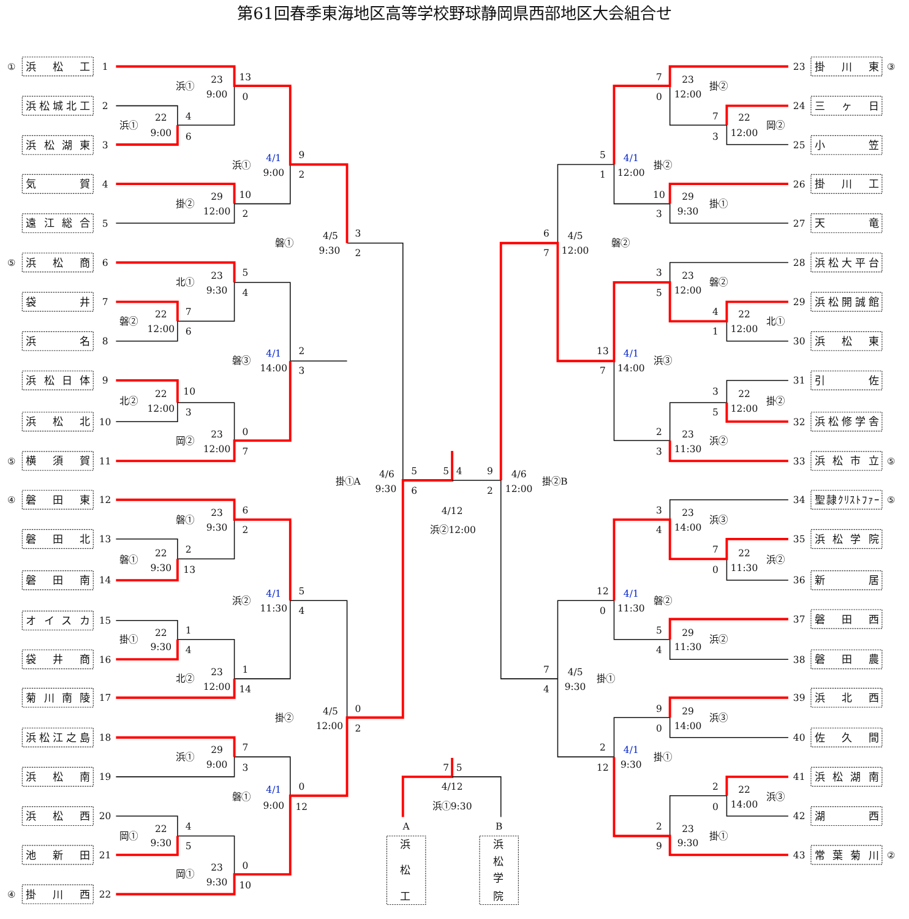第61回春季東海地区高等学校野球静岡県西部地区大会組合せ
①
浜　松　工
1
浜松城北工
2
浜松湖東
3
気　　　賀
4
遠江総合
5
⑤
浜　松　商
6
袋　　　井
7
浜　　　名
8
浜松日体
9
浜　松　北
10
⑤
横　須　賀
11
④
磐　田　東
12
磐　田　北
13
磐　田　南
14
オイスカ
15
袋　井　商
16
菊川南陵
17
浜松江之島
18
浜　松　南
19
浜　松　西
20
池　新　田
21
④
掛　川　西
22
浜①
22
9:00
4
6
浜①
23
9:00
13
0
掛②
29
12:00
10
2
浜①
4/1
9:00
9
2
磐①
4/5
9:30
3
2
北①
23
9:30
5
4
磐②
22
12:00
7
6
北②
22
12:00
10
3
岡②
23
12:00
0
7
磐③
4/1
14:00
2
3
掛①A
4/6
9:30
5
6
磐①
23
9:30
6
2
磐①
22
9:30
2
13
浜②
4/1
11:30
5
4
掛①
22
9:30
1
4
北②
23
12:00
1
14
掛②
4/5
12:00
0
2
浜①
29
9:00
7
3
磐①
4/1
9:00
0
12
岡①
22
9:30
4
5
岡①
23
9:30
0
10
5
4
4/12
浜②12:00
9
2
4/6
12:00
掛②B
7
0
23
12:00
掛②
7
3
22
12:00
岡②
5
1
4/1
12:00
掛②
10
3
29
9:30
掛①
6
7
4/5
12:00
磐②
3
5
23
12:00
磐②
4
1
22
12:00
北①
13
7
4/1
14:00
浜③
3
5
22
12:00
掛②
2
3
23
11:30
浜②
3
4
23
14:00
浜③
7
0
22
11:30
浜②
12
0
4/1
11:30
磐②
5
4
29
11:30
浜②
7
4
4/5
9:30
掛①
9
0
29
14:00
浜③
2
12
4/1
9:30
掛①
2
0
22
14:00
浜③
2
9
23
9:30
掛①
23
掛　川　東
③
24
三　ヶ　日
25
小　　　笠
26
掛　川　工
27
天　　　竜
28
浜松大平台
29
浜松開誠館
30
浜　松　東
31
引　　　佐
32
浜松修学舎
33
浜松市立
⑤
34
聖隷ｸﾘｽﾄﾌｧｰ
⑤
35
浜松学院
36
新　　　居
37
磐　田　西
38
磐　田　農
39
浜　北　西
40
佐　久　間
41
浜松湖南
42
湖　　　西
43
常葉菊川
②
7
5
4/12
浜①9:30
A
浜
松
工
B
浜
松
学
院